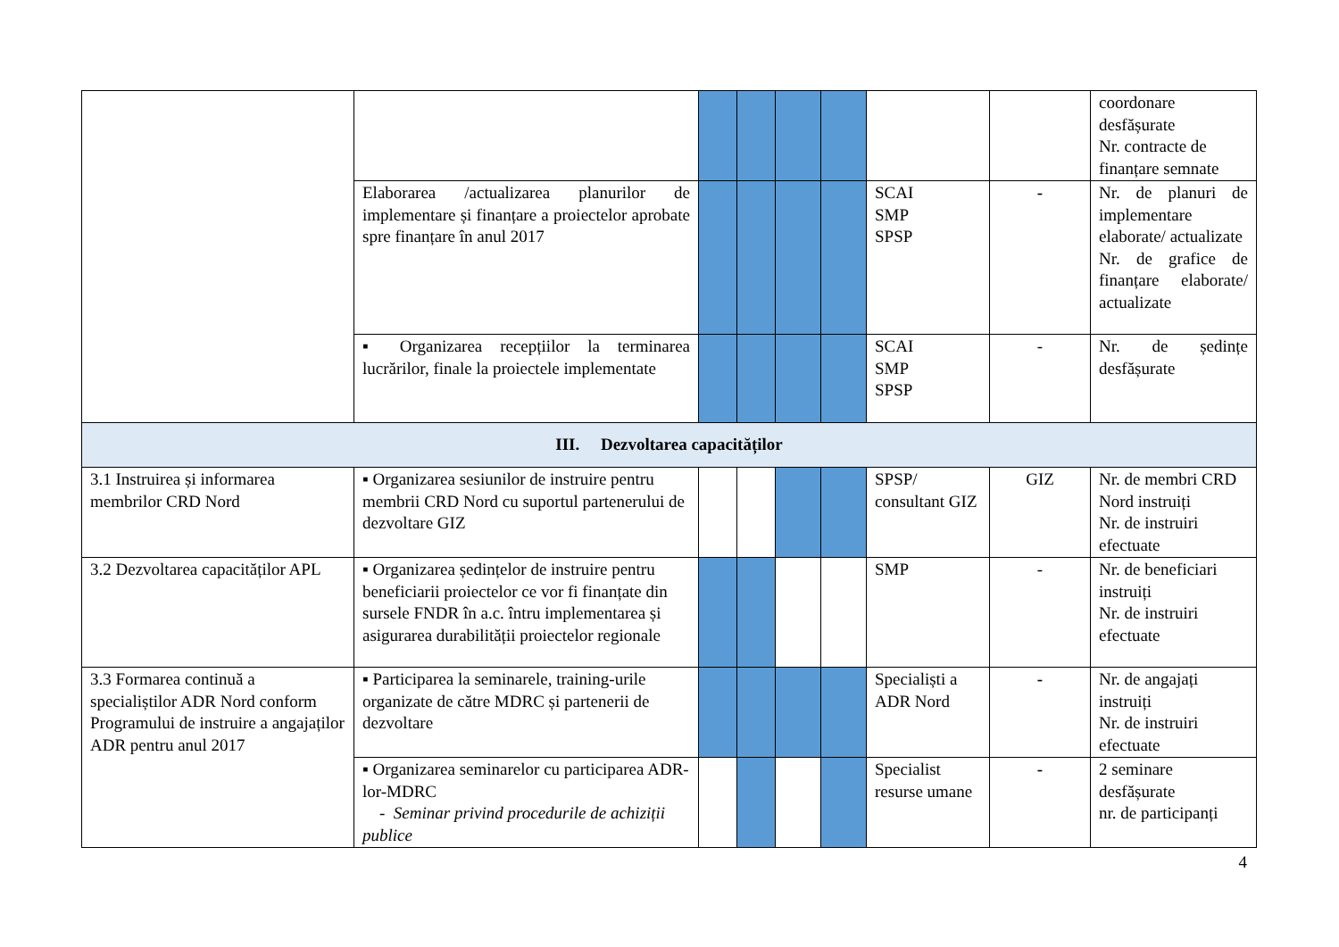| | | | | | | | | coordonare desfășurate Nr. contracte de finanțare semnate |
| | Elaborarea /actualizarea planurilor de implementare și finanțare a proiectelor aprobate spre finanțare în anul 2017 | | | | | SCAI SMP SPSP | - | Nr. de planuri de implementare elaborate/ actualizate Nr. de grafice de finanțare elaborate/ actualizate |
| | ▪ Organizarea recepțiilor la terminarea lucrărilor, finale la proiectele implementate | | | | | SCAI SMP SPSP | - | Nr. de ședințe desfășurate |
| III. Dezvoltarea capacităților | | | | | | | | |
| 3.1 Instruirea și informarea membrilor CRD Nord | ▪ Organizarea sesiunilor de instruire pentru membrii CRD Nord cu suportul partenerului de dezvoltare GIZ | | | | | SPSP/ consultant GIZ | GIZ | Nr. de membri CRD Nord instruiți Nr. de instruiri efectuate |
| 3.2 Dezvoltarea capacităților APL | ▪ Organizarea ședințelor de instruire pentru beneficiarii proiectelor ce vor fi finanțate din sursele FNDR în a.c. întru implementarea și asigurarea durabilității proiectelor regionale | | | | | SMP | - | Nr. de beneficiari instruiți Nr. de instruiri efectuate |
| 3.3 Formarea continuă a specialiștilor ADR Nord conform Programului de instruire a angajaților ADR pentru anul 2017 | ▪ Participarea la seminarele, training-urile organizate de către MDRC și partenerii de dezvoltare | | | | | Specialiști a ADR Nord | - | Nr. de angajați instruiți Nr. de instruiri efectuate |
| | ▪ Organizarea seminarelor cu participarea ADR-lor-MDRC - Seminar privind procedurile de achiziții publice | | | | | Specialist resurse umane | - | 2 seminare desfășurate nr. de participanți |
4